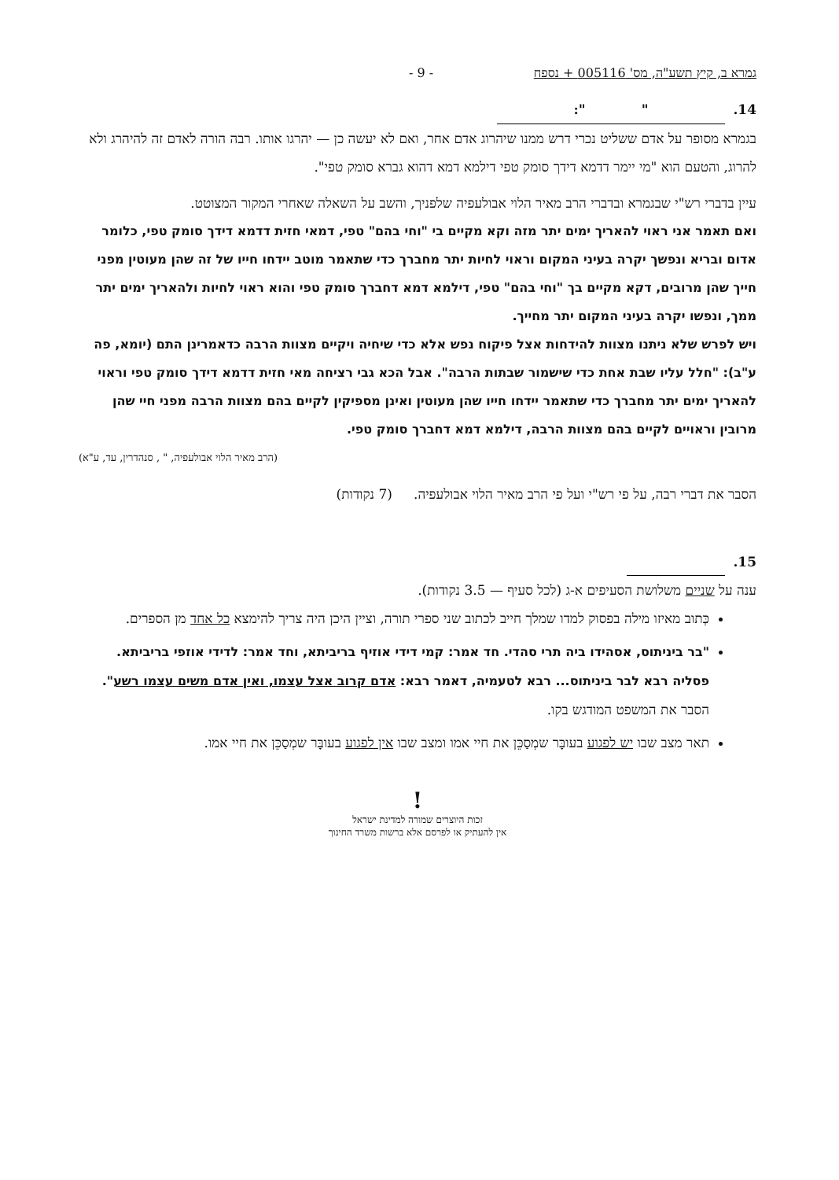גמרא ב, קיץ תשע"ה, מס' 005116 + נספח - 9 -
14. " ":
בגמרא מסופר על אדם ששליט נכרי דרש ממנו שיהרוג אדם אחר, ואם לא יעשה כן — יהרגו אותו. רבה הורה לאדם זה להיהרג ולא להרוג, והטעם הוא "מי יימר דדמא דידך סומק טפי דילמא דמא דהוא גברא סומק טפי".
עיין בדברי רש"י שבגמרא ובדברי הרב מאיר הלוי אבולעפיה שלפניך, והשב על השאלה שאחרי המקור המצוטט.
ואם תאמר אני ראוי להאריך ימים יתר מזה וקא מקיים בי "וחי בהם" טפי, דמאי חזית דדמא דידך סומק טפי, כלומר אדום ובריא ונפשך יקרה בעיני המקום וראוי לחיות יתר מחברך כדי שתאמר מוטב יידחו חייו של זה שהן מעוטין מפני חייך שהן מרובים, דקא מקיים בך "וחי בהם" טפי, דילמא דמא דחברך סומק טפי והוא ראוי לחיות ולהאריך ימים יתר ממך, ונפשו יקרה בעיני המקום יתר מחייך.
ויש לפרש שלא ניתנו מצוות להידחות אצל פיקוח נפש אלא כדי שיחיה ויקיים מצוות הרבה כדאמרינן התם (יומא, פה ע"ב): "חלל עליו שבת אחת כדי שישמור שבתות הרבה". אבל הכא גבי רציחה מאי חזית דדמא דידך סומק טפי וראוי להאריך ימים יתר מחברך כדי שתאמר יידחו חייו שהן מעוטין ואינן מספיקין לקיים בהם מצוות הרבה מפני חיי שהן מרובין וראויים לקיים בהם מצוות הרבה, דילמא דמא דחברך סומק טפי.
(הרב מאיר הלוי אבולעפיה, " , סנהדרין, עד, ע"א)
הסבר את דברי רבה, על פי רש"י ועל פי הרב מאיר הלוי אבולעפיה. (7 נקודות)
15.
ענה על שניים משלושת הסעיפים א-ג (לכל סעיף — 3.5 נקודות).
כְּתוב מאיזו מילה בפסוק למדו שמלך חייב לכתוב שני ספרי תורה, וציין היכן היה צריך להימצא כל אחד מן הספרים.
"בר ביניתוס, אסהידו ביה תרי סהדי. חד אמר: קמי דידי אוזיף בריביתא, וחד אמר: לדידי אוזפי בריביתא. פסליה רבא לבר ביניתוס... רבא לטעמיה, דאמר רבא: אדם קרוב אצל עצמו, ואין אדם משים עצמו רשע".
הסבר את המשפט המודגש בקו.
תאר מצב שבו יש לפגוע בעובָּר שמְסַכֵּן את חיי אמו ומצב שבו אין לפגוע בעובָּר שמְסַכֵּן את חיי אמו.
!
זכות היוצרים שמורה למדינת ישראל
אין להעתיק או לפרסם אלא ברשות משרד החינוך